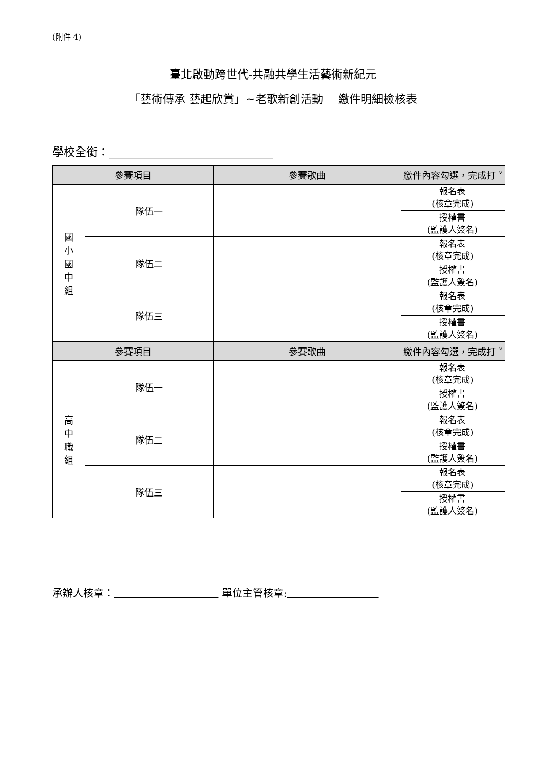(附件 4)
臺北啟動跨世代-共融共學生活藝術新紀元
「藝術傳承 藝起欣賞」~老歌新創活動　 繳件明細檢核表
學校全銜：_____________________________
| 參賽項目 | | 參賽歌曲 | 繳件內容勾選，完成打 ˅ | |
| --- | --- | --- | --- | --- |
| 國 小 國 中 組 | 隊伍一 | | 報名表 (核章完成) | |
| | | | 授權書 (監護人簽名) | |
| | 隊伍二 | | 報名表 (核章完成) | |
| | | | 授權書 (監護人簽名) | |
| | 隊伍三 | | 報名表 (核章完成) | |
| | | | 授權書 (監護人簽名) | |
| 參賽項目 | | 參賽歌曲 | 繳件內容勾選，完成打 ˅ | |
| 高 中 職 組 | 隊伍一 | | 報名表 (核章完成) | |
| | | | 授權書 (監護人簽名) | |
| | 隊伍二 | | 報名表 (核章完成) | |
| | | | 授權書 (監護人簽名) | |
| | 隊伍三 | | 報名表 (核章完成) | |
| | | | 授權書 (監護人簽名) | |
承辦人核章： 單位主管核章: